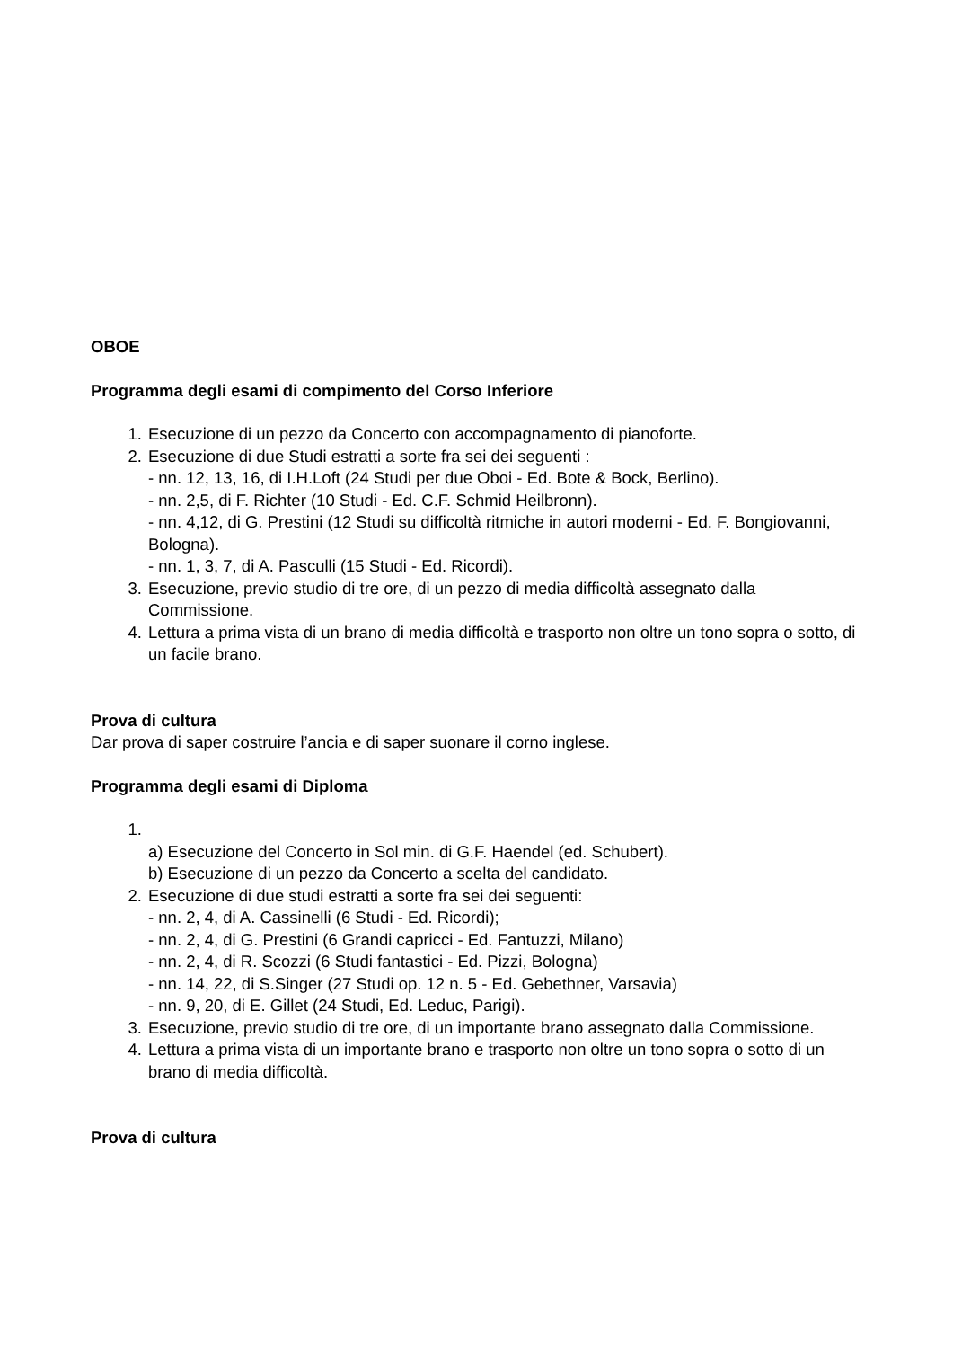OBOE
Programma degli esami di compimento del Corso Inferiore
1. Esecuzione di un pezzo da Concerto con accompagnamento di pianoforte.
2. Esecuzione di due Studi estratti a sorte fra sei dei seguenti :
- nn. 12, 13, 16, di I.H.Loft (24 Studi per due Oboi - Ed. Bote & Bock, Berlino).
- nn. 2,5, di F. Richter (10 Studi - Ed. C.F. Schmid Heilbronn).
- nn. 4,12, di G. Prestini (12 Studi su difficoltà ritmiche in autori moderni - Ed. F. Bongiovanni, Bologna).
- nn. 1, 3, 7, di A. Pasculli (15 Studi - Ed. Ricordi).
3. Esecuzione, previo studio di tre ore, di un pezzo di media difficoltà assegnato dalla Commissione.
4. Lettura a prima vista di un brano di media difficoltà e trasporto non oltre un tono sopra o sotto, di un facile brano.
Prova di cultura
Dar prova di saper costruire l’ancia e di saper suonare il corno inglese.
Programma degli esami di Diploma
1.
a) Esecuzione del Concerto in Sol min. di G.F. Haendel (ed. Schubert).
b) Esecuzione di un pezzo da Concerto a scelta del candidato.
2. Esecuzione di due studi estratti a sorte fra sei dei seguenti:
- nn. 2, 4, di A. Cassinelli (6 Studi - Ed. Ricordi);
- nn. 2, 4, di G. Prestini (6 Grandi capricci - Ed. Fantuzzi, Milano)
- nn. 2, 4, di R. Scozzi (6 Studi fantastici - Ed. Pizzi, Bologna)
- nn. 14, 22, di S.Singer (27 Studi op. 12 n. 5 - Ed. Gebethner, Varsavia)
- nn. 9, 20, di E. Gillet (24 Studi, Ed. Leduc, Parigi).
3. Esecuzione, previo studio di tre ore, di un importante brano assegnato dalla Commissione.
4. Lettura a prima vista di un importante brano e trasporto non oltre un tono sopra o sotto di un brano di media difficoltà.
Prova di cultura